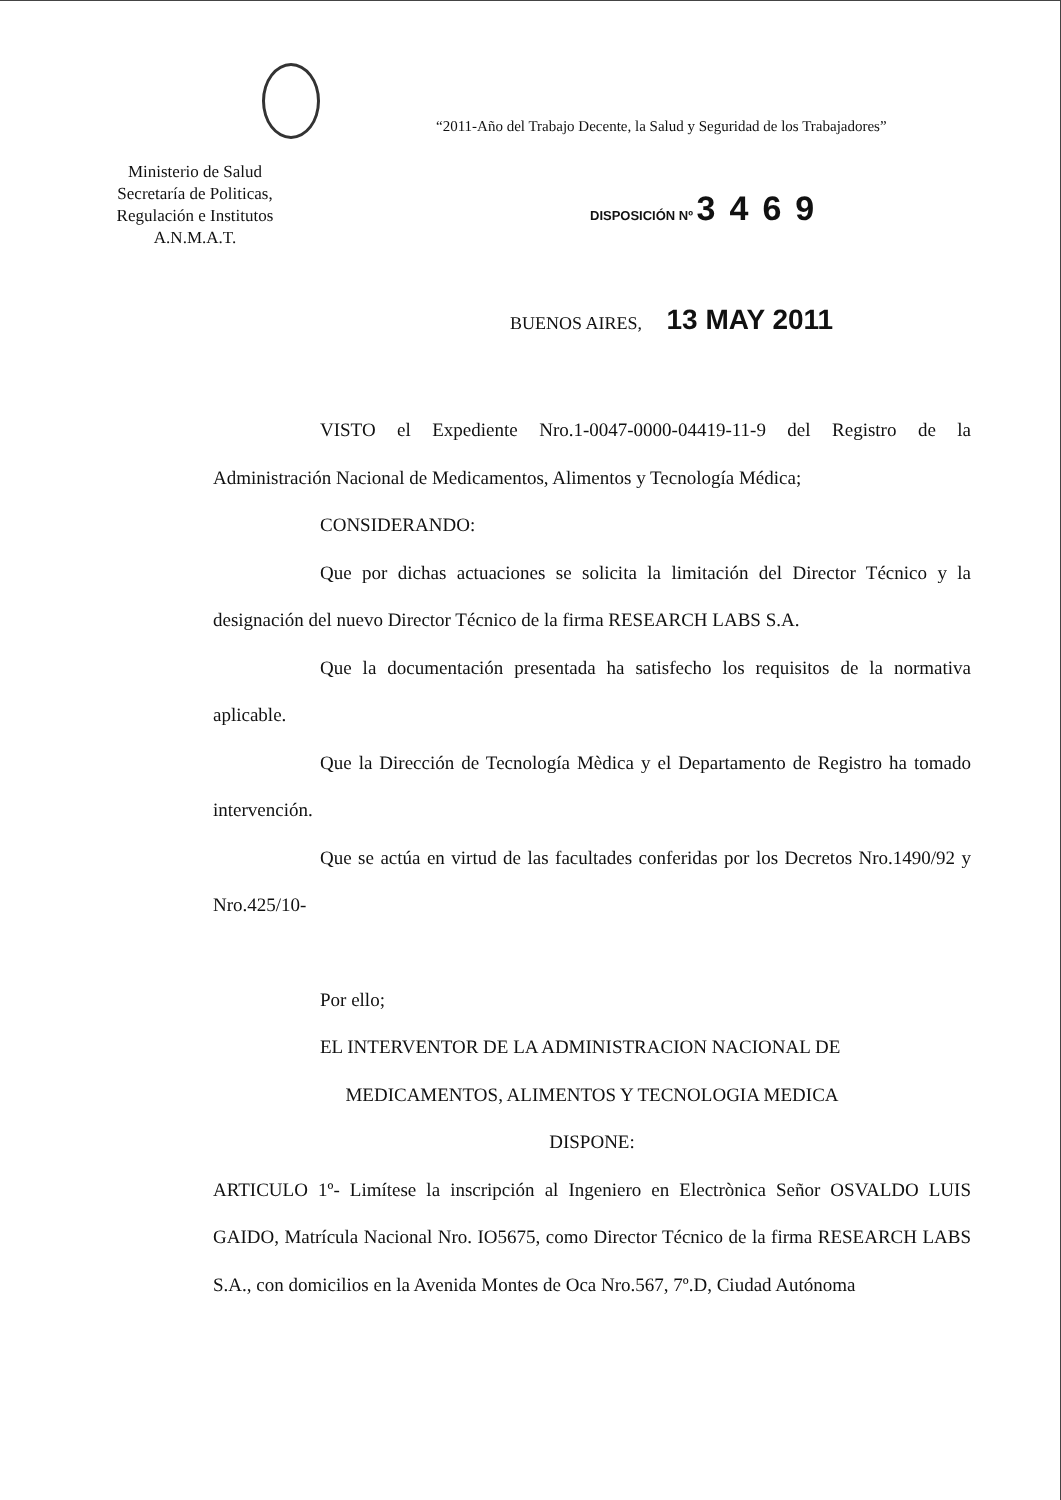“2011-Año del Trabajo Decente, la Salud y Seguridad de los Trabajadores”
Ministerio de Salud
Secretaría de Politicas,
Regulación e Institutos
A.N.M.A.T.
DISPOSICIÓN Nº 3469
BUENOS AIRES, 13 MAY 2011
VISTO el Expediente Nro.1-0047-0000-04419-11-9 del Registro de la Administración Nacional de Medicamentos, Alimentos y Tecnología Médica;
CONSIDERANDO:
Que por dichas actuaciones se solicita la limitación del Director Técnico y la designación del nuevo Director Técnico de la firma RESEARCH LABS S.A.
Que la documentación presentada ha satisfecho los requisitos de la normativa aplicable.
Que la Dirección de Tecnología Mèdica y el Departamento de Registro ha tomado intervención.
Que se actúa en virtud de las facultades conferidas por los Decretos Nro.1490/92 y Nro.425/10-
Por ello;
EL INTERVENTOR DE LA ADMINISTRACION NACIONAL DE
MEDICAMENTOS, ALIMENTOS Y TECNOLOGIA MEDICA
DISPONE:
ARTICULO 1º- Limítese la inscripción al Ingeniero en Electrònica Señor OSVALDO LUIS GAIDO, Matrícula Nacional Nro. IO5675, como Director Técnico de la firma RESEARCH LABS S.A., con domicilios en la Avenida Montes de Oca Nro.567, 7º.D, Ciudad Autónoma